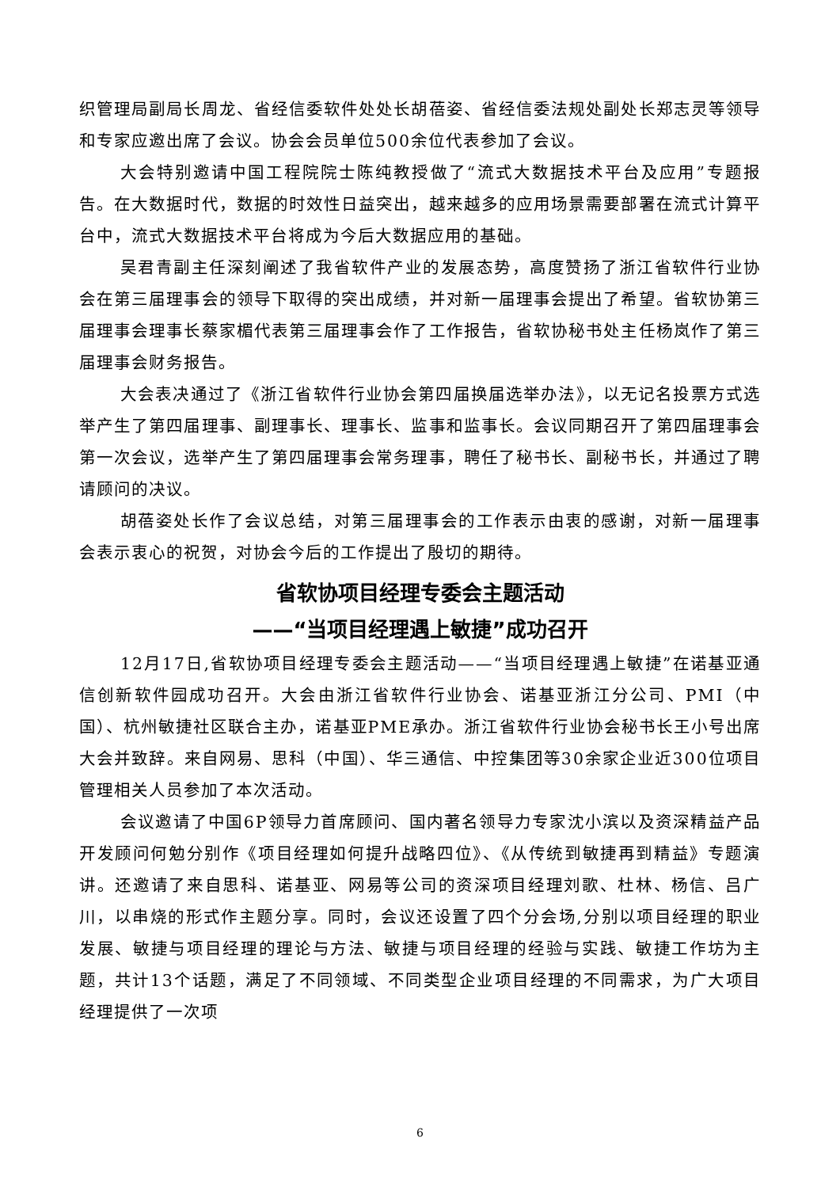织管理局副局长周龙、省经信委软件处处长胡蓓姿、省经信委法规处副处长郑志灵等领导和专家应邀出席了会议。协会会员单位500余位代表参加了会议。
大会特别邀请中国工程院院士陈纯教授做了“流式大数据技术平台及应用”专题报告。在大数据时代，数据的时效性日益突出，越来越多的应用场景需要部署在流式计算平台中，流式大数据技术平台将成为今后大数据应用的基础。
吴君青副主任深刻阐述了我省软件产业的发展态势，高度赞扬了浙江省软件行业协会在第三届理事会的领导下取得的突出成绩，并对新一届理事会提出了希望。省软协第三届理事会理事长蔡家楣代表第三届理事会作了工作报告，省软协秘书处主任杨岚作了第三届理事会财务报告。
大会表决通过了《浙江省软件行业协会第四届换届选举办法》，以无记名投票方式选举产生了第四届理事、副理事长、理事长、监事和监事长。会议同期召开了第四届理事会第一次会议，选举产生了第四届理事会常务理事，聘任了秘书长、副秘书长，并通过了聘请顾问的决议。
胡蓓姿处长作了会议总结，对第三届理事会的工作表示由衷的感谢，对新一届理事会表示衷心的祝贺，对协会今后的工作提出了殷切的期待。
省软协项目经理专委会主题活动
——“当项目经理遇上敏捷”成功召开
12月17日,省软协项目经理专委会主题活动——“当项目经理遇上敏捷”在诺基亚通信创新软件园成功召开。大会由浙江省软件行业协会、诺基亚浙江分公司、PMI（中国）、杭州敏捷社区联合主办，诺基亚PME承办。浙江省软件行业协会秘书长王小号出席大会并致辞。来自网易、思科（中国）、华三通信、中控集团等30余家企业近300位项目管理相关人员参加了本次活动。
会议邀请了中国6P领导力首席顾问、国内著名领导力专家沈小滨以及资深精益产品开发顾问何勉分别作《项目经理如何提升战略四位》、《从传统到敏捷再到精益》专题演讲。还邀请了来自思科、诺基亚、网易等公司的资深项目经理刘歌、杜林、杨信、吕广川，以串烧的形式作主题分享。同时，会议还设置了四个分会场,分别以项目经理的职业发展、敏捷与项目经理的理论与方法、敏捷与项目经理的经验与实践、敏捷工作坊为主题，共计13个话题，满足了不同领域、不同类型企业项目经理的不同需求，为广大项目经理提供了一次项
6